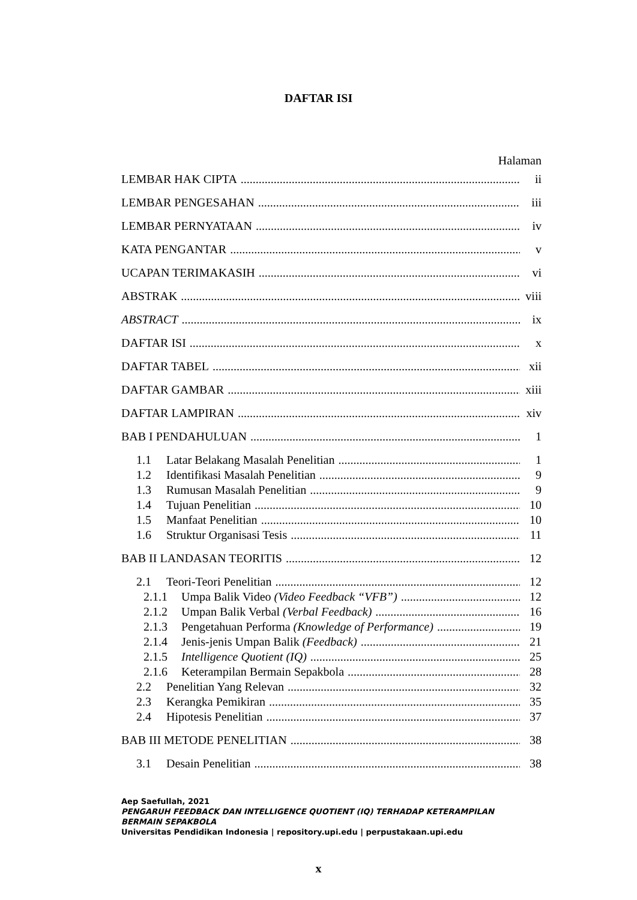DAFTAR ISI
Halaman
LEMBAR HAK CIPTA ii
LEMBAR PENGESAHAN iii
LEMBAR PERNYATAAN iv
KATA PENGANTAR v
UCAPAN TERIMAKASIH vi
ABSTRAK viii
ABSTRACT ix
DAFTAR ISI x
DAFTAR TABEL xii
DAFTAR GAMBAR xiii
DAFTAR LAMPIRAN xiv
BAB I PENDAHULUAN 1
1.1 Latar Belakang Masalah Penelitian 1
1.2 Identifikasi Masalah Penelitian 9
1.3 Rumusan Masalah Penelitian 9
1.4 Tujuan Penelitian 10
1.5 Manfaat Penelitian 10
1.6 Struktur Organisasi Tesis 11
BAB II LANDASAN TEORITIS 12
2.1 Teori-Teori Penelitian 12
2.1.1 Umpa Balik Video (Video Feedback “VFB”) 12
2.1.2 Umpan Balik Verbal (Verbal Feedback) 16
2.1.3 Pengetahuan Performa (Knowledge of Performance) 19
2.1.4 Jenis-jenis Umpan Balik (Feedback) 21
2.1.5 Intelligence Quotient (IQ) 25
2.1.6 Keterampilan Bermain Sepakbola 28
2.2 Penelitian Yang Relevan 32
2.3 Kerangka Pemikiran 35
2.4 Hipotesis Penelitian 37
BAB III METODE PENELITIAN 38
3.1 Desain Penelitian 38
Aep Saefullah, 2021
PENGARUH FEEDBACK DAN INTELLIGENCE QUOTIENT (IQ) TERHADAP KETERAMPILAN
BERMAIN SEPAKBOLA
Universitas Pendidikan Indonesia | repository.upi.edu | perpustakaan.upi.edu
x